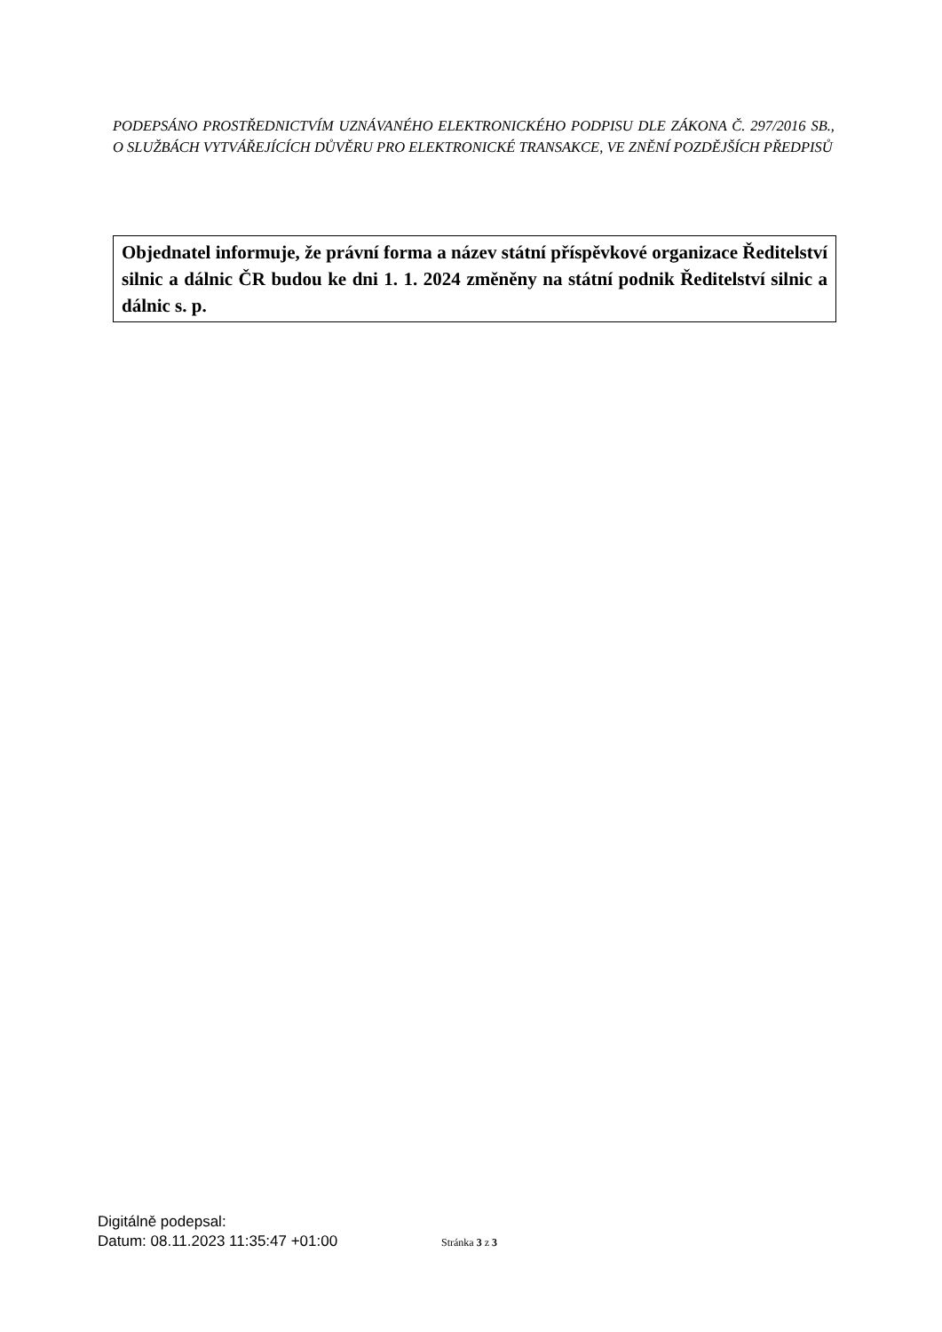PODEPSÁNO PROSTŘEDNICTVÍM UZNÁVANÉHO ELEKTRONICKÉHO PODPISU DLE ZÁKONA Č. 297/2016 SB., O SLUŽBÁCH VYTVÁŘEJÍCÍCH DŮVĚRU PRO ELEKTRONICKÉ TRANSAKCE, VE ZNĚNÍ POZDĚJŠÍCH PŘEDPISŮ
Objednatel informuje, že právní forma a název státní příspěvkové organizace Ředitelství silnic a dálnic ČR budou ke dni 1. 1. 2024 změněny na státní podnik Ředitelství silnic a dálnic s. p.
Digitálně podepsal:
Datum: 08.11.2023 11:35:47 +01:00
Stránka 3 z 3